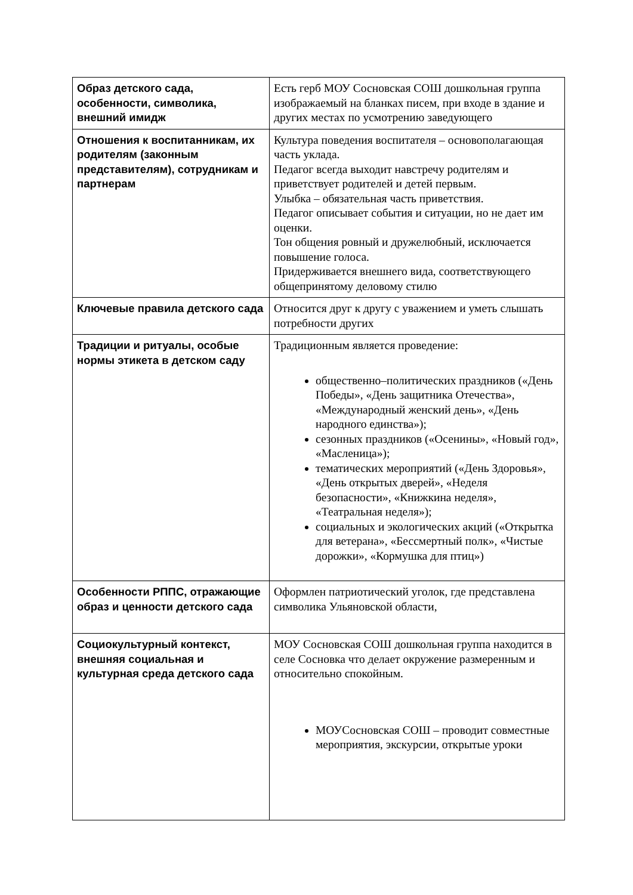| Образ детского сада, особенности, символика, внешний имидж | Есть герб МОУ Сосновская СОШ дошкольная группа изображаемый на бланках писем, при входе в здание и других местах по усмотрению заведующего |
| Отношения к воспитанникам, их родителям (законным представителям), сотрудникам и партнерам | Культура поведения воспитателя – основополагающая часть уклада. Педагог всегда выходит навстречу родителям и приветствует родителей и детей первым. Улыбка – обязательная часть приветствия. Педагог описывает события и ситуации, но не дает им оценки. Тон общения ровный и дружелюбный, исключается повышение голоса. Придерживается внешнего вида, соответствующего общепринятому деловому стилю |
| Ключевые правила детского сада | Относится друг к другу с уважением и уметь слышать потребности других |
| Традиции и ритуалы, особые нормы этикета в детском саду | Традиционным является проведение: общественно–политических праздников («День Победы», «День защитника Отечества», «Международный женский день», «День народного единства»); сезонных праздников («Осенины», «Новый год», «Масленица»); тематических мероприятий («День Здоровья», «День открытых дверей», «Неделя безопасности», «Книжкина неделя», «Театральная неделя»); социальных и экологических акций («Открытка для ветерана», «Бессмертный полк», «Чистые дорожки», «Кормушка для птиц») |
| Особенности РППС, отражающие образ и ценности детского сада | Оформлен патриотический уголок, где представлена символика Ульяновской области, |
| Социокультурный контекст, внешняя социальная и культурная среда детского сада | МОУ Сосновская СОШ дошкольная группа находится в селе Сосновка что делает окружение размеренным и относительно спокойным. МОУСосновская СОШ – проводит совместные мероприятия, экскурсии, открытые уроки |